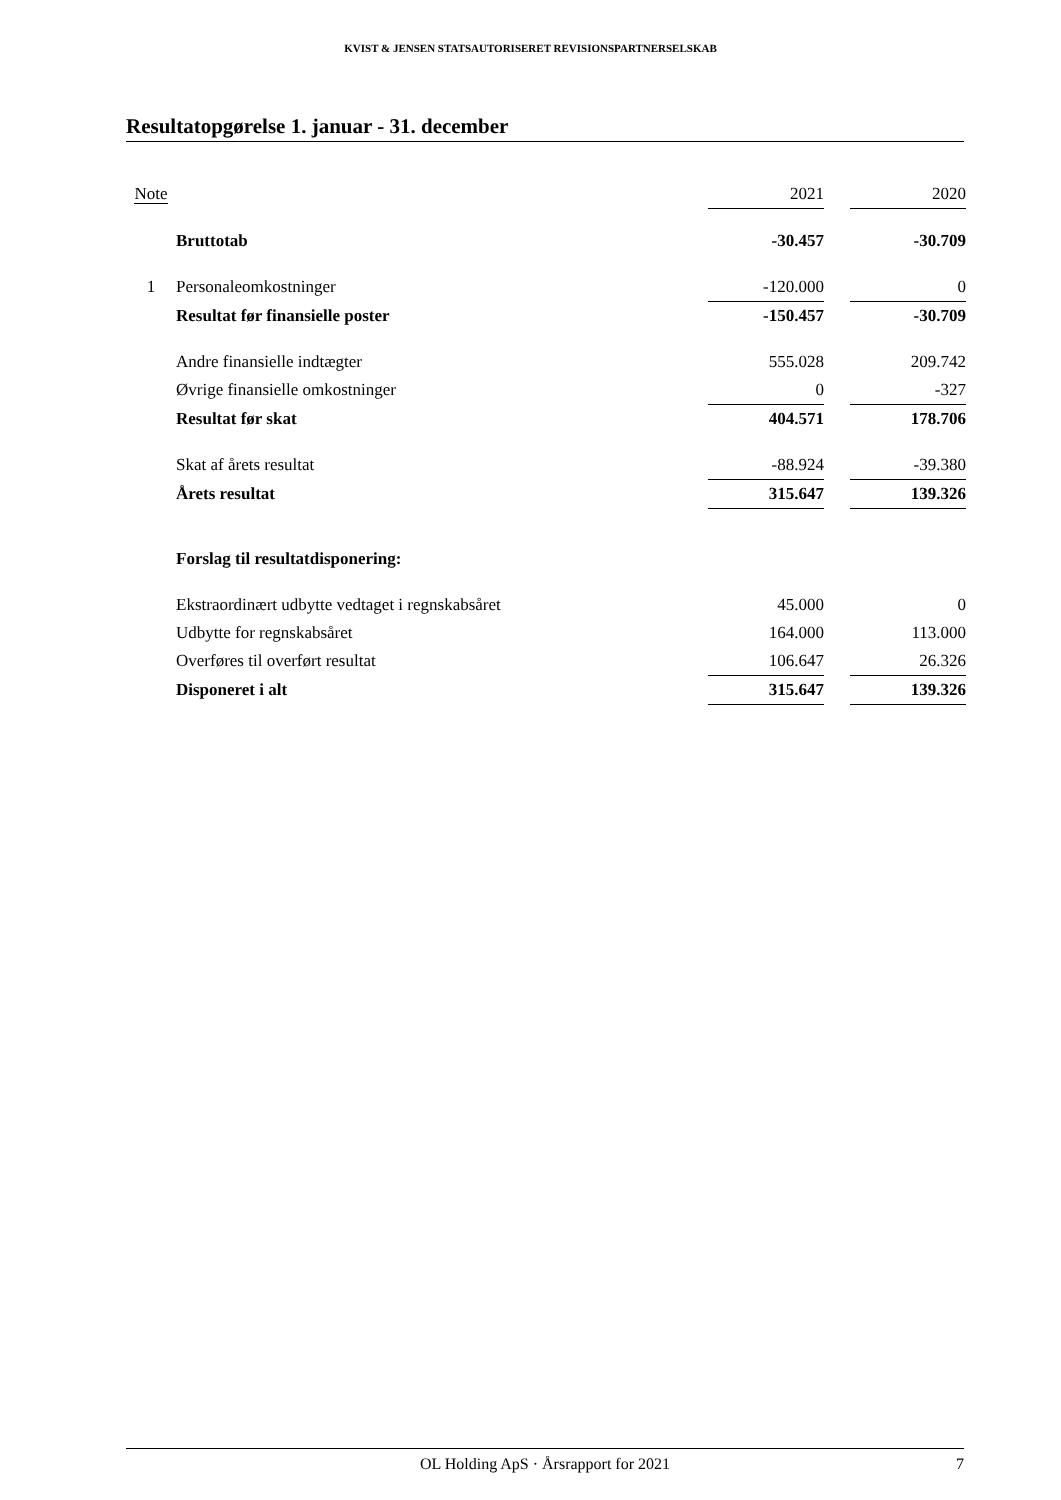KVIST & JENSEN STATSAUTORISERET REVISIONSPARTNERSELSKAB
Resultatopgørelse 1. januar - 31. december
| Note | | 2021 | | 2020 |
| --- | --- | --- | --- | --- |
| | Bruttotab | -30.457 | | -30.709 |
| 1 | Personaleomkostninger | -120.000 | | 0 |
| | Resultat før finansielle poster | -150.457 | | -30.709 |
| | Andre finansielle indtægter | 555.028 | | 209.742 |
| | Øvrige finansielle omkostninger | 0 | | -327 |
| | Resultat før skat | 404.571 | | 178.706 |
| | Skat af årets resultat | -88.924 | | -39.380 |
| | Årets resultat | 315.647 | | 139.326 |
| | Forslag til resultatdisponering: | | | |
| | Ekstraordinært udbytte vedtaget i regnskabsåret | 45.000 | | 0 |
| | Udbytte for regnskabsåret | 164.000 | | 113.000 |
| | Overføres til overført resultat | 106.647 | | 26.326 |
| | Disponeret i alt | 315.647 | | 139.326 |
OL Holding ApS · Årsrapport for 2021 7